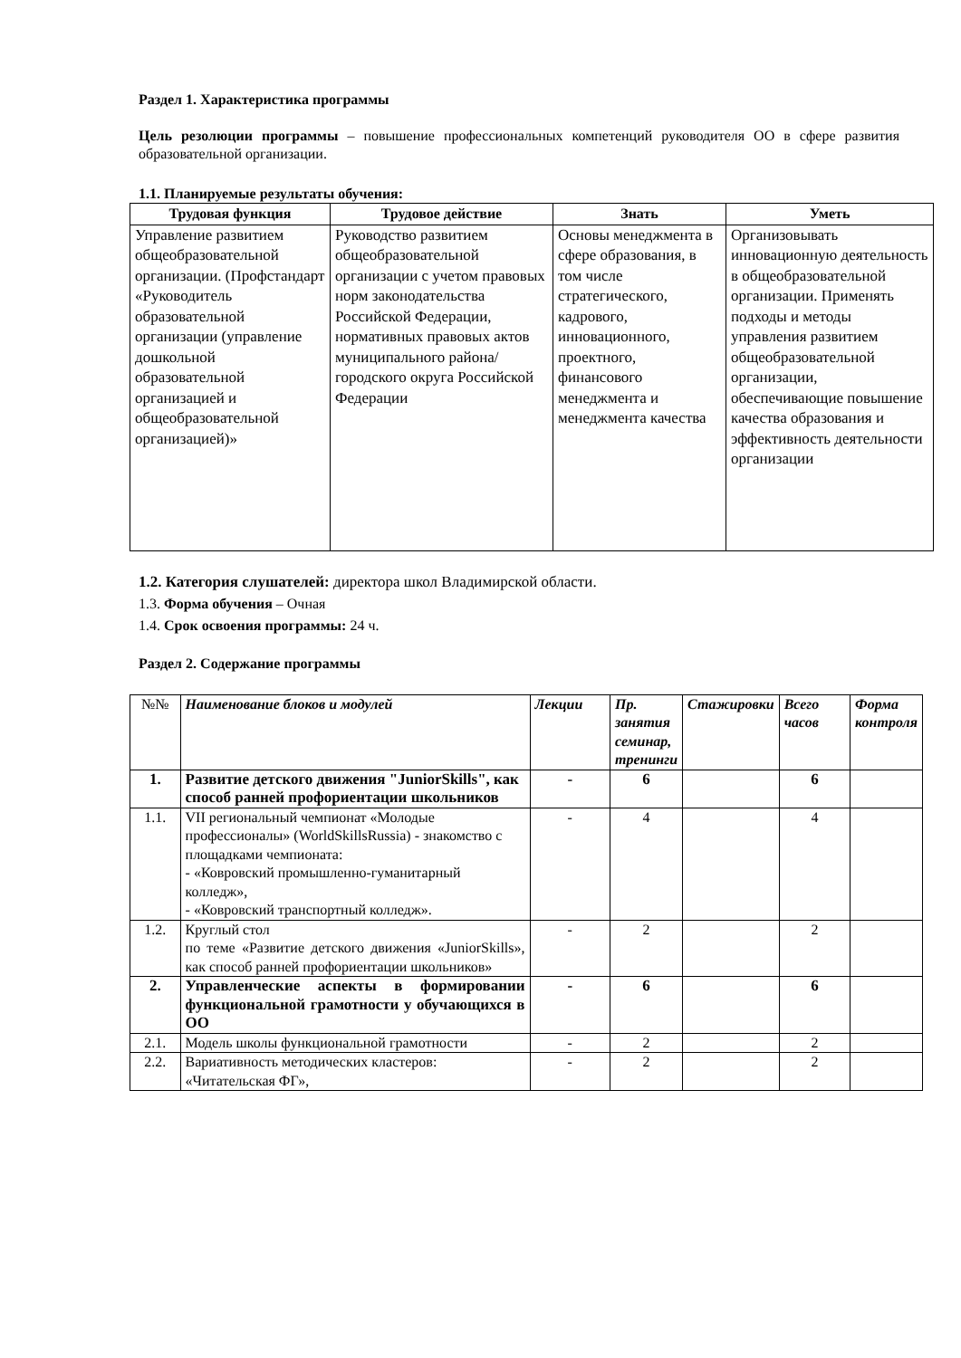Раздел 1. Характеристика программы
Цель резолюции программы – повышение профессиональных компетенций руководителя ОО в сфере развития образовательной организации.
1.1. Планируемые результаты обучения:
| Трудовая функция | Трудовое действие | Знать | Уметь |
| --- | --- | --- | --- |
| Управление развитием общеобразовательной организации. (Профстандарт «Руководитель образовательной организации (управление дошкольной образовательной организацией и общеобразовательной организацией)» | Руководство развитием общеобразовательной организации с учетом правовых норм законодательства Российской Федерации, нормативных правовых актов муниципального района/городского округа Российской Федерации | Основы менеджмента в сфере образования, в том числе стратегического, кадрового, инновационного, проектного, финансового менеджмента и менеджмента качества | Организовывать инновационную деятельность в общеобразовательной организации. Применять подходы и методы управления развитием общеобразовательной организации, обеспечивающие повышение качества образования и эффективность деятельности организации |
1.2. Категория слушателей: директора школ Владимирской области.
1.3. Форма обучения – Очная
1.4. Срок освоения программы: 24 ч.
Раздел 2. Содержание программы
| №№ | Наименование блоков и модулей | Лекции | Пр. занятия семинар, тренинги | Стажировки | Всего часов | Форма контроля |
| 1. | Развитие детского движения "JuniorSkills", как способ ранней профориентации школьников | - | 6 | | 6 | |
| 1.1. | VII региональный чемпионат «Молодые профессионалы» (WorldSkillsRussia) - знакомство с площадками чемпионата: - «Ковровский промышленно-гуманитарный колледж», - «Ковровский транспортный колледж». | - | 4 | | 4 | |
| 1.2. | Круглый стол по теме «Развитие детского движения «JuniorSkills», как способ ранней профориентации школьников» | - | 2 | | 2 | |
| 2. | Управленческие аспекты в формировании функциональной грамотности у обучающихся в ОО | - | 6 | | 6 | |
| 2.1. | Модель школы функциональной грамотности | - | 2 | | 2 | |
| 2.2. | Вариативность методических кластеров: «Читательская ФГ», | - | 2 | | 2 | |